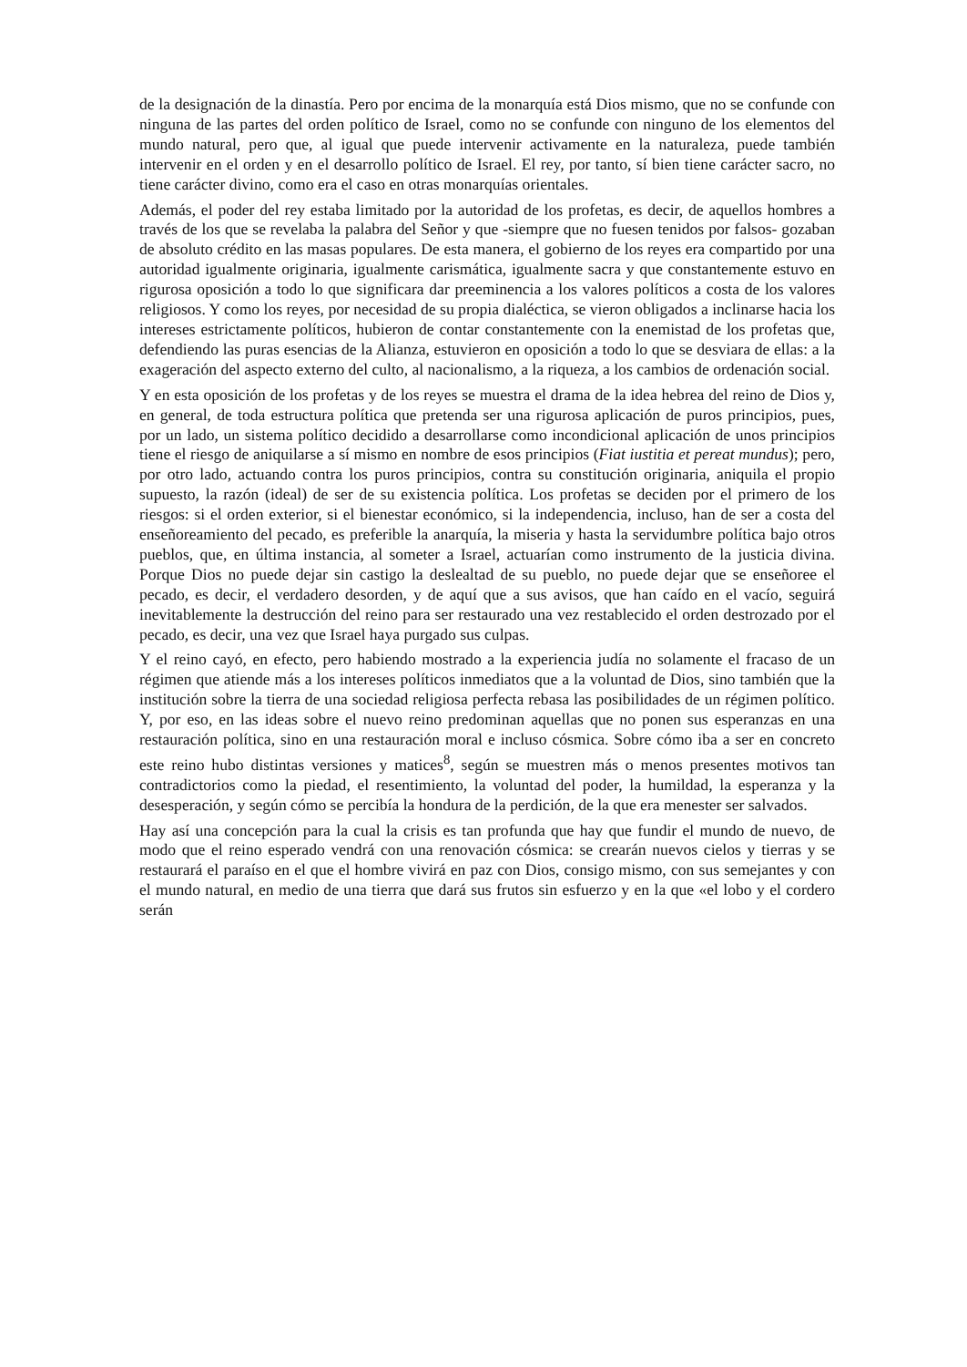de la designación de la dinastía. Pero por encima de la monarquía está Dios mismo, que no se confunde con ninguna de las partes del orden político de Israel, como no se confunde con ninguno de los elementos del mundo natural, pero que, al igual que puede intervenir activamente en la naturaleza, puede también intervenir en el orden y en el desarrollo político de Israel. El rey, por tanto, sí bien tiene carácter sacro, no tiene carácter divino, como era el caso en otras monarquías orientales.
Además, el poder del rey estaba limitado por la autoridad de los profetas, es decir, de aquellos hombres a través de los que se revelaba la palabra del Señor y que -siempre que no fuesen tenidos por falsos- gozaban de absoluto crédito en las masas populares. De esta manera, el gobierno de los reyes era compartido por una autoridad igualmente originaria, igualmente carismática, igualmente sacra y que constantemente estuvo en rigurosa oposición a todo lo que significara dar preeminencia a los valores políticos a costa de los valores religiosos. Y como los reyes, por necesidad de su propia dialéctica, se vieron obligados a inclinarse hacia los intereses estrictamente políticos, hubieron de contar constantemente con la enemistad de los profetas que, defendiendo las puras esencias de la Alianza, estuvieron en oposición a todo lo que se desviara de ellas: a la exageración del aspecto externo del culto, al nacionalismo, a la riqueza, a los cambios de ordenación social.
Y en esta oposición de los profetas y de los reyes se muestra el drama de la idea hebrea del reino de Dios y, en general, de toda estructura política que pretenda ser una rigurosa aplicación de puros principios, pues, por un lado, un sistema político decidido a desarrollarse como incondicional aplicación de unos principios tiene el riesgo de aniquilarse a sí mismo en nombre de esos principios (Fiat iustitia et pereat mundus); pero, por otro lado, actuando contra los puros principios, contra su constitución originaria, aniquila el propio supuesto, la razón (ideal) de ser de su existencia política. Los profetas se deciden por el primero de los riesgos: si el orden exterior, si el bienestar económico, si la independencia, incluso, han de ser a costa del enseñoreamiento del pecado, es preferible la anarquía, la miseria y hasta la servidumbre política bajo otros pueblos, que, en última instancia, al someter a Israel, actuarían como instrumento de la justicia divina. Porque Dios no puede dejar sin castigo la deslealtad de su pueblo, no puede dejar que se enseñoree el pecado, es decir, el verdadero desorden, y de aquí que a sus avisos, que han caído en el vacío, seguirá inevitablemente la destrucción del reino para ser restaurado una vez restablecido el orden destrozado por el pecado, es decir, una vez que Israel haya purgado sus culpas.
Y el reino cayó, en efecto, pero habiendo mostrado a la experiencia judía no solamente el fracaso de un régimen que atiende más a los intereses políticos inmediatos que a la voluntad de Dios, sino también que la institución sobre la tierra de una sociedad religiosa perfecta rebasa las posibilidades de un régimen político. Y, por eso, en las ideas sobre el nuevo reino predominan aquellas que no ponen sus esperanzas en una restauración política, sino en una restauración moral e incluso cósmica. Sobre cómo iba a ser en concreto este reino hubo distintas versiones y matices<sup>8</sup>, según se muestren más o menos presentes motivos tan contradictorios como la piedad, el resentimiento, la voluntad del poder, la humildad, la esperanza y la desesperación, y según cómo se percibía la hondura de la perdición, de la que era menester ser salvados.
Hay así una concepción para la cual la crisis es tan profunda que hay que fundir el mundo de nuevo, de modo que el reino esperado vendrá con una renovación cósmica: se crearán nuevos cielos y tierras y se restaurará el paraíso en el que el hombre vivirá en paz con Dios, consigo mismo, con sus semejantes y con el mundo natural, en medio de una tierra que dará sus frutos sin esfuerzo y en la que «el lobo y el cordero serán